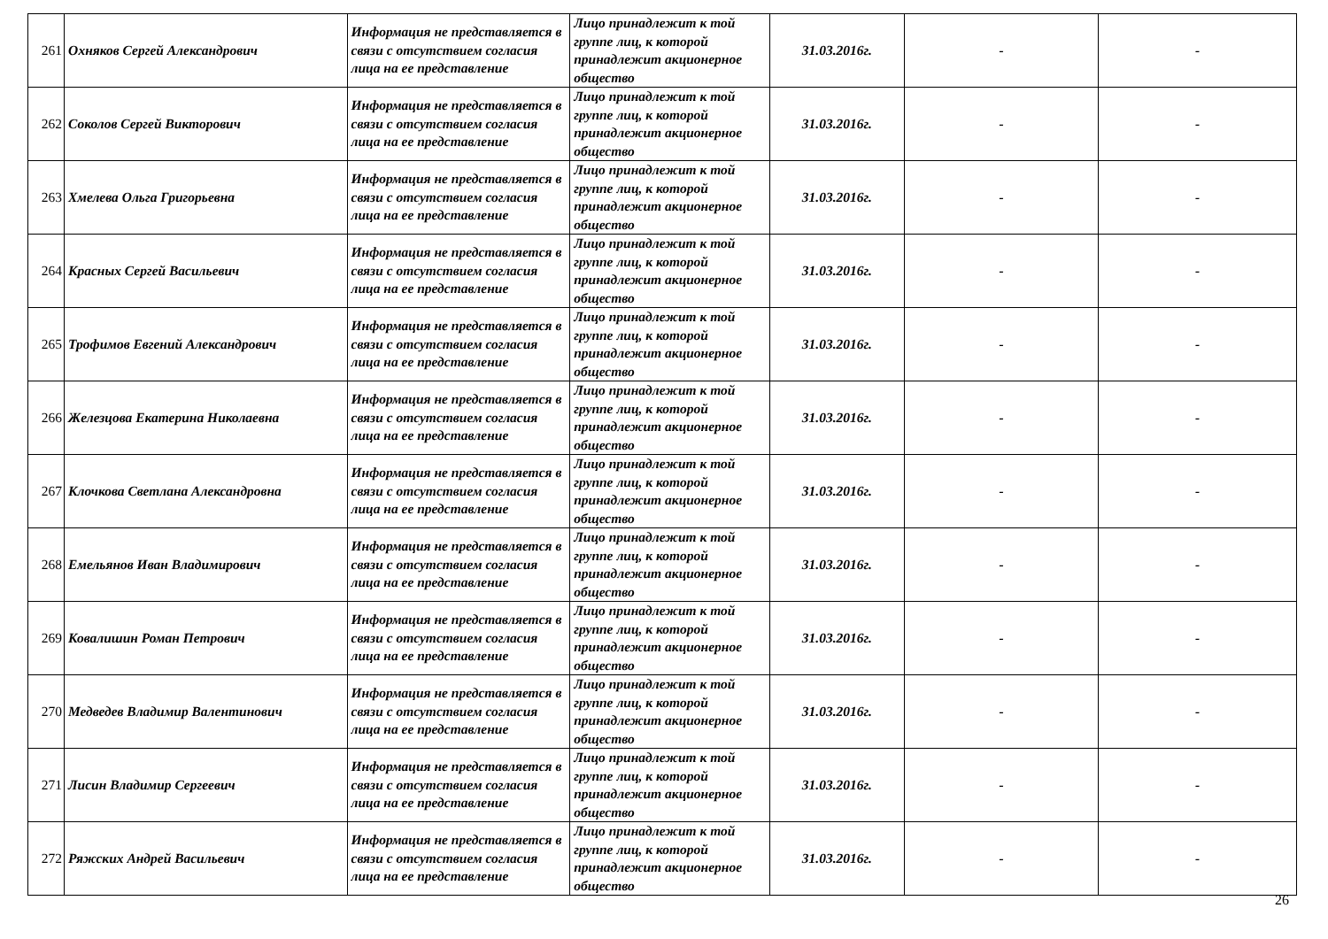| 261 | Охняков Сергей Александрович | Информация не представляется в связи с отсутствием согласия лица на ее представление | Лицо принадлежит к той группе лиц, к которой принадлежит акционерное общество | 31.03.2016г. | - | - |
| 262 | Соколов Сергей Викторович | Информация не представляется в связи с отсутствием согласия лица на ее представление | Лицо принадлежит к той группе лиц, к которой принадлежит акционерное общество | 31.03.2016г. | - | - |
| 263 | Хмелева Ольга Григорьевна | Информация не представляется в связи с отсутствием согласия лица на ее представление | Лицо принадлежит к той группе лиц, к которой принадлежит акционерное общество | 31.03.2016г. | - | - |
| 264 | Красных Сергей Васильевич | Информация не представляется в связи с отсутствием согласия лица на ее представление | Лицо принадлежит к той группе лиц, к которой принадлежит акционерное общество | 31.03.2016г. | - | - |
| 265 | Трофимов Евгений Александрович | Информация не представляется в связи с отсутствием согласия лица на ее представление | Лицо принадлежит к той группе лиц, к которой принадлежит акционерное общество | 31.03.2016г. | - | - |
| 266 | Железцова Екатерина Николаевна | Информация не представляется в связи с отсутствием согласия лица на ее представление | Лицо принадлежит к той группе лиц, к которой принадлежит акционерное общество | 31.03.2016г. | - | - |
| 267 | Клочкова Светлана Александровна | Информация не представляется в связи с отсутствием согласия лица на ее представление | Лицо принадлежит к той группе лиц, к которой принадлежит акционерное общество | 31.03.2016г. | - | - |
| 268 | Емельянов Иван Владимирович | Информация не представляется в связи с отсутствием согласия лица на ее представление | Лицо принадлежит к той группе лиц, к которой принадлежит акционерное общество | 31.03.2016г. | - | - |
| 269 | Ковалишин Роман Петрович | Информация не представляется в связи с отсутствием согласия лица на ее представление | Лицо принадлежит к той группе лиц, к которой принадлежит акционерное общество | 31.03.2016г. | - | - |
| 270 | Медведев Владимир Валентинович | Информация не представляется в связи с отсутствием согласия лица на ее представление | Лицо принадлежит к той группе лиц, к которой принадлежит акционерное общество | 31.03.2016г. | - | - |
| 271 | Лисин Владимир Сергеевич | Информация не представляется в связи с отсутствием согласия лица на ее представление | Лицо принадлежит к той группе лиц, к которой принадлежит акционерное общество | 31.03.2016г. | - | - |
| 272 | Ряжских Андрей Васильевич | Информация не представляется в связи с отсутствием согласия лица на ее представление | Лицо принадлежит к той группе лиц, к которой принадлежит акционерное общество | 31.03.2016г. | - | - |
26